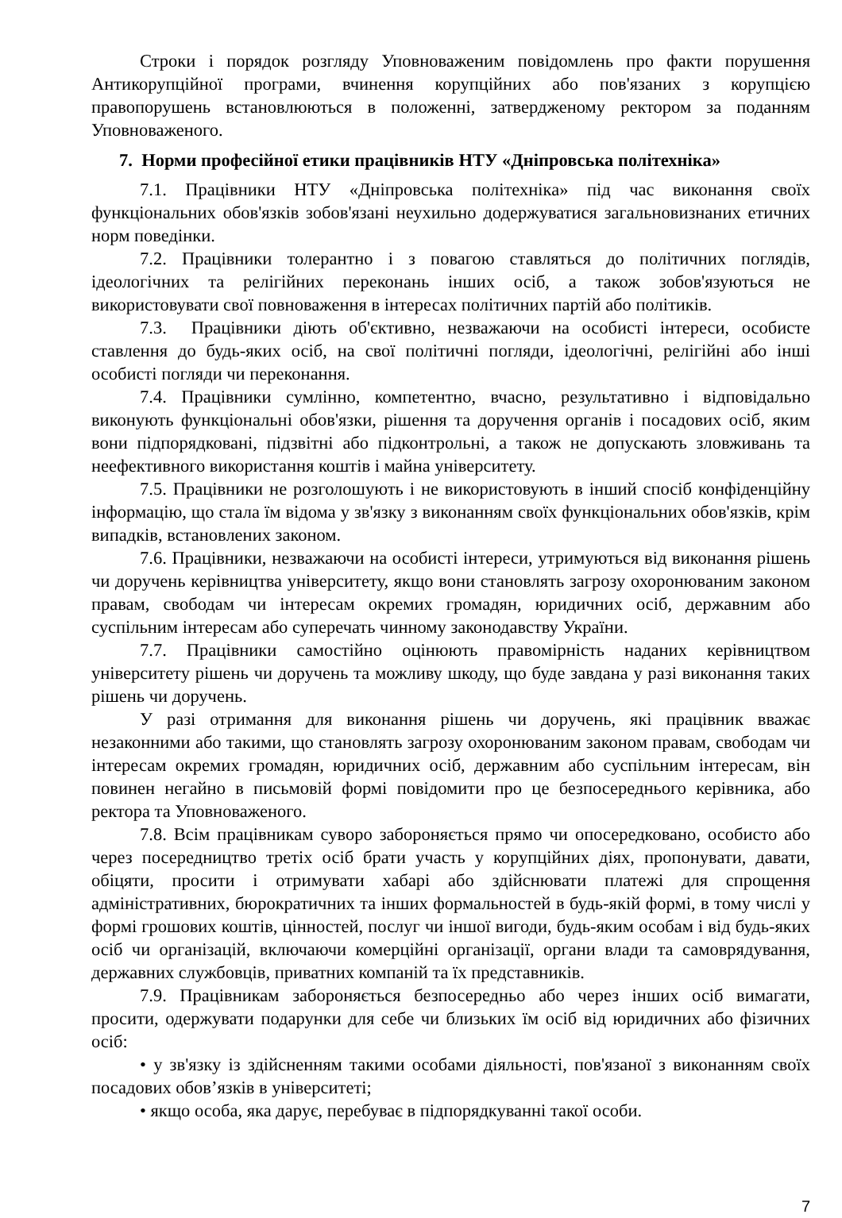Строки і порядок розгляду Уповноваженим повідомлень про факти порушення Антикорупційної програми, вчинення корупційних або пов'язаних з корупцією правопорушень встановлюються в положенні, затвердженому ректором за поданням Уповноваженого.
7. Норми професійної етики працівників НТУ «Дніпровська політехніка»
7.1. Працівники НТУ «Дніпровська політехніка» під час виконання своїх функціональних обов'язків зобов'язані неухильно додержуватися загальновизнаних етичних норм поведінки.
7.2. Працівники толерантно і з повагою ставляться до політичних поглядів, ідеологічних та релігійних переконань інших осіб, а також зобов'язуються не використовувати свої повноваження в інтересах політичних партій або політиків.
7.3. Працівники діють об'єктивно, незважаючи на особисті інтереси, особисте ставлення до будь-яких осіб, на свої політичні погляди, ідеологічні, релігійні або інші особисті погляди чи переконання.
7.4. Працівники сумлінно, компетентно, вчасно, результативно і відповідально виконують функціональні обов'язки, рішення та доручення органів і посадових осіб, яким вони підпорядковані, підзвітні або підконтрольні, а також не допускають зловживань та неефективного використання коштів і майна університету.
7.5. Працівники не розголошують і не використовують в інший спосіб конфіденційну інформацію, що стала їм відома у зв'язку з виконанням своїх функціональних обов'язків, крім випадків, встановлених законом.
7.6. Працівники, незважаючи на особисті інтереси, утримуються від виконання рішень чи доручень керівництва університету, якщо вони становлять загрозу охоронюваним законом правам, свободам чи інтересам окремих громадян, юридичних осіб, державним або суспільним інтересам або суперечать чинному законодавству України.
7.7. Працівники самостійно оцінюють правомірність наданих керівництвом університету рішень чи доручень та можливу шкоду, що буде завдана у разі виконання таких рішень чи доручень.
У разі отримання для виконання рішень чи доручень, які працівник вважає незаконними або такими, що становлять загрозу охоронюваним законом правам, свободам чи інтересам окремих громадян, юридичних осіб, державним або суспільним інтересам, він повинен негайно в письмовій формі повідомити про це безпосереднього керівника, або ректора та Уповноваженого.
7.8. Всім працівникам суворо забороняється прямо чи опосередковано, особисто або через посередництво третіх осіб брати участь у корупційних діях, пропонувати, давати, обіцяти, просити і отримувати хабарі або здійснювати платежі для спрощення адміністративних, бюрократичних та інших формальностей в будь-якій формі, в тому числі у формі грошових коштів, цінностей, послуг чи іншої вигоди, будь-яким особам і від будь-яких осіб чи організацій, включаючи комерційні організації, органи влади та самоврядування, державних службовців, приватних компаній та їх представників.
7.9. Працівникам забороняється безпосередньо або через інших осіб вимагати, просити, одержувати подарунки для себе чи близьких їм осіб від юридичних або фізичних осіб:
• у зв'язку із здійсненням такими особами діяльності, пов'язаної з виконанням своїх посадових обов’язків в університеті;
• якщо особа, яка дарує, перебуває в підпорядкуванні такої особи.
7